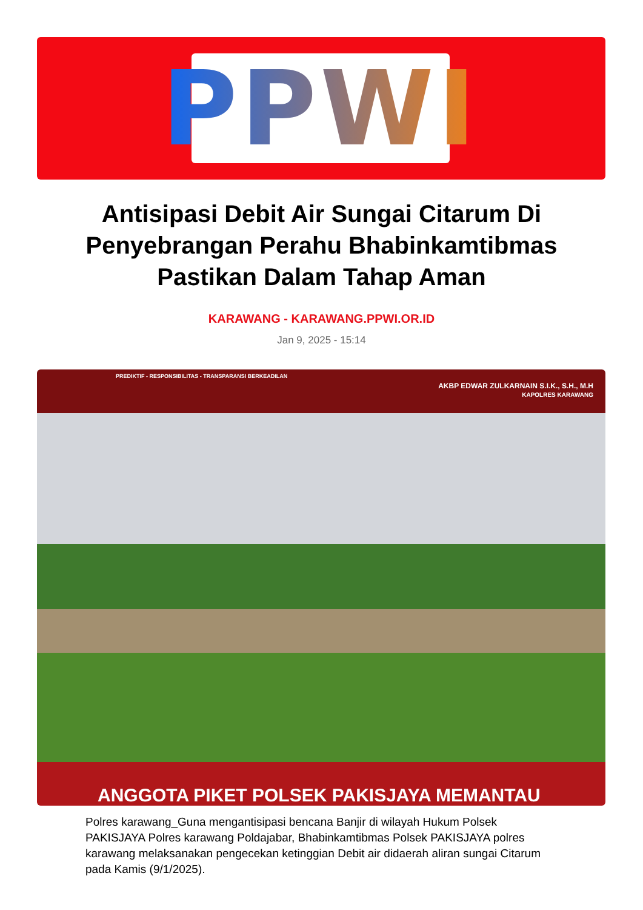PPWI
Antisipasi Debit Air Sungai Citarum Di Penyebrangan Perahu Bhabinkamtibmas Pastikan Dalam Tahap Aman
KARAWANG - KARAWANG.PPWI.OR.ID
Jan 9, 2025 - 15:14
PREDIKTIF - RESPONSIBILITAS - TRANSPARANSI BERKEADILAN
AKBP EDWAR ZULKARNAIN S.I.K., S.H., M.H
KAPOLRES KARAWANG
ANGGOTA PIKET POLSEK PAKISJAYA MEMANTAU
Polres karawang_Guna mengantisipasi bencana Banjir di wilayah Hukum Polsek PAKISJAYA Polres karawang Poldajabar, Bhabinkamtibmas Polsek PAKISJAYA polres karawang melaksanakan pengecekan ketinggian Debit air didaerah aliran sungai Citarum pada Kamis (9/1/2025).